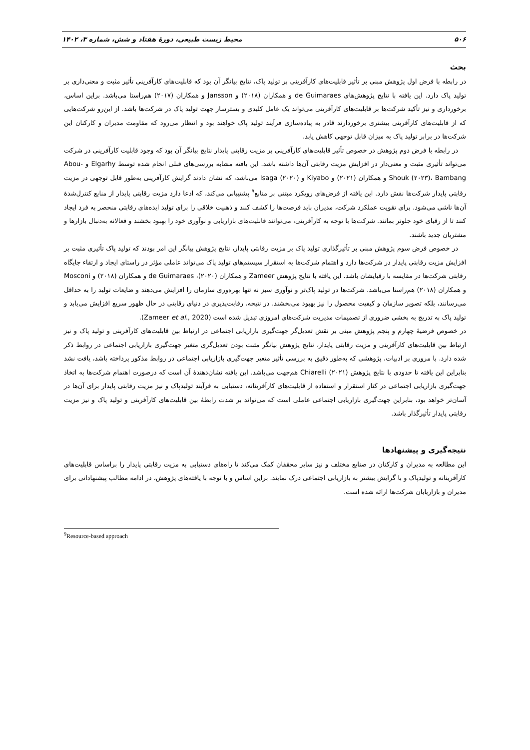۵۰۶ محیط زیست طبیعی، دورهٔ هفتاد و شش، شماره ۳، ۱۴۰۲
بحث
در رابطه با فرض اول پژوهش مبنی بر تأثیر قابلیت‌های کارآفرینی بر تولید پاک، نتایج بیانگر آن بود که قابلیت‌های کارآفرینی تأثیر مثبت و معنی‌داری بر تولید پاک دارد. این یافته با نتایج پژوهش‌های de Guimaraes و همکاران (۲۰۱۸) و Jansson و همکاران (۲۰۱۷) هم‌راستا می‌باشد. براین اساس، برخورداری و نیز تأکید شرکت‌ها بر قابلیت‌های کارآفرینی می‌تواند یک عامل کلیدی و بسترساز جهت تولید پاک در شرکت‌ها باشد. از این‌رو شرکت‌هایی که از قابلیت‌های کارآفرینی بیشتری برخوردارند قادر به پیاده‌سازی فرآیند تولید پاک خواهند بود و انتظار می‌رود که مقاومت مدیران و کارکنان این شرکت‌ها در برابر تولید پاک به میزان قابل توجهی کاهش یابد.
در رابطه با فرض دوم پژوهش در خصوص تأثیر قابلیت‌های کارآفرینی بر مزیت رقابتی پایدار نتایج بیانگر آن بود که وجود قابلیت کارآفرینی در شرکت می‌تواند تأثیری مثبت و معنی‌دار در افزایش مزیت رقابتی آن‌ها داشته باشد. این یافته مشابه بررسی‌های قبلی انجام شده توسط Elgarhy و Abou-Shouk (۲۰۲۳)، Bambang و همکاران (۲۰۲۱) و Kiyabo و Isaga (۲۰۲۰) می‌باشد، که نشان دادند گرایش کارآفرینی به‌طور قابل توجهی در مزیت رقابتی پایدار شرکت‌ها نقش دارد. این یافته از فرض‌های رویکرد مبتنی بر منابع<sup>۹</sup> پشتیبانی می‌کند، که ادعا دارد مزیت رقابتی پایدار از منابع کنترل‌شدهٔ آن‌ها ناشی می‌شود. برای تقویت عملکرد شرکت، مدیران باید فرصت‌ها را کشف کنند و ذهنیت خلاقی را برای تولید ایده‌های رقابتی منحصر به فرد ایجاد کنند تا از رقبای خود جلوتر بمانند. شرکت‌ها با توجه به کارآفرینی، می‌توانند قابلیت‌های بازاریابی و نوآوری خود را بهبود بخشند و فعالانه به‌دنبال بازارها و مشتریان جدید باشند.
در خصوص فرض سوم پژوهش مبنی بر تأثیرگذاری تولید پاک بر مزیت رقابتی پایدار، نتایج پژوهش بیانگر این امر بودند که تولید پاک تأثیری مثبت بر افزایش مزیت رقابتی پایدار در شرکت‌ها دارد و اهتمام شرکت‌ها به استقرار سیستم‌های تولید پاک می‌تواند عاملی مؤثر در راستای ایجاد و ارتقاء جایگاه رقابتی شرکت‌ها در مقایسه با رقبایشان باشد. این یافته با نتایج پژوهش Zameer و همکاران (۲۰۲۰)، de Guimaraes و همکاران (۲۰۱۸) و Mosconi و همکاران (۲۰۱۸) هم‌راستا می‌باشد. شرکت‌ها در تولید پاک‌تر و نوآوری سبز نه تنها بهره‌وری سازمان را افزایش می‌دهند و ضایعات تولید را به حداقل می‌رسانند، بلکه تصویر سازمان و کیفیت محصول را نیز بهبود می‌بخشند. در نتیجه، رقابت‌پذیری در دنیای رقابتی در حال ظهور سریع افزایش می‌یابد و تولید پاک به تدریج به بخشی ضروری از تصمیمات مدیریت شرکت‌های امروزی تبدیل شده است (Zameer et al., 2020).
در خصوص فرضیهٔ چهارم و پنجم پژوهش مبنی بر نقش تعدیل‌گر جهت‌گیری بازاریابی اجتماعی در ارتباط بین قابلیت‌های کارآفرینی و تولید پاک و نیز ارتباط بین قابلیت‌های کارآفرینی و مزیت رقابتی پایدار، نتایج پژوهش بیانگر مثبت بودن تعدیل‌گری متغیر جهت‌گیری بازاریابی اجتماعی در روابط ذکر شده دارد. با مروری بر ادبیات، پژوهشی که به‌طور دقیق به بررسی تأثیر متغیر جهت‌گیری بازاریابی اجتماعی در روابط مذکور پرداخته باشد، یافت نشد بنابراین این یافته تا حدودی با نتایج پژوهش Chiarelli (۲۰۲۱) هم‌جهت می‌باشد. این یافته نشان‌دهندهٔ آن است که درصورت اهتمام شرکت‌ها به اتخاذ جهت‌گیری بازاریابی اجتماعی در کنار استقرار و استفاده از قابلیت‌های کارآفرینانه، دستیابی به فرآیند تولیدپاک و نیز مزیت رقابتی پایدار برای آن‌ها در آسان‌تر خواهد بود، بنابراین جهت‌گیری بازاریابی اجتماعی عاملی است که می‌تواند بر شدت رابطهٔ بین قابلیت‌های کارآفرینی و تولید پاک و نیز مزیت رقابتی پایدار تأثیرگذار باشد.
نتیجه‌گیری و پیشنهادها
این مطالعه به مدیران و کارکنان در صنایع مختلف و نیز سایر محققان کمک می‌کند تا راه‌های دستیابی به مزیت رقابتی پایدار را براساس قابلیت‌های کارآفرینانه و تولیدپاک و با گرایش بیشتر به بازاریابی اجتماعی درک نمایند. براین اساس و با توجه با یافته‌های پژوهش، در ادامه مطالب پیشنهاداتی برای مدیران و بازاریابان شرکت‌ها ارائه شده است.
<sup>9</sup> Resource-based approach